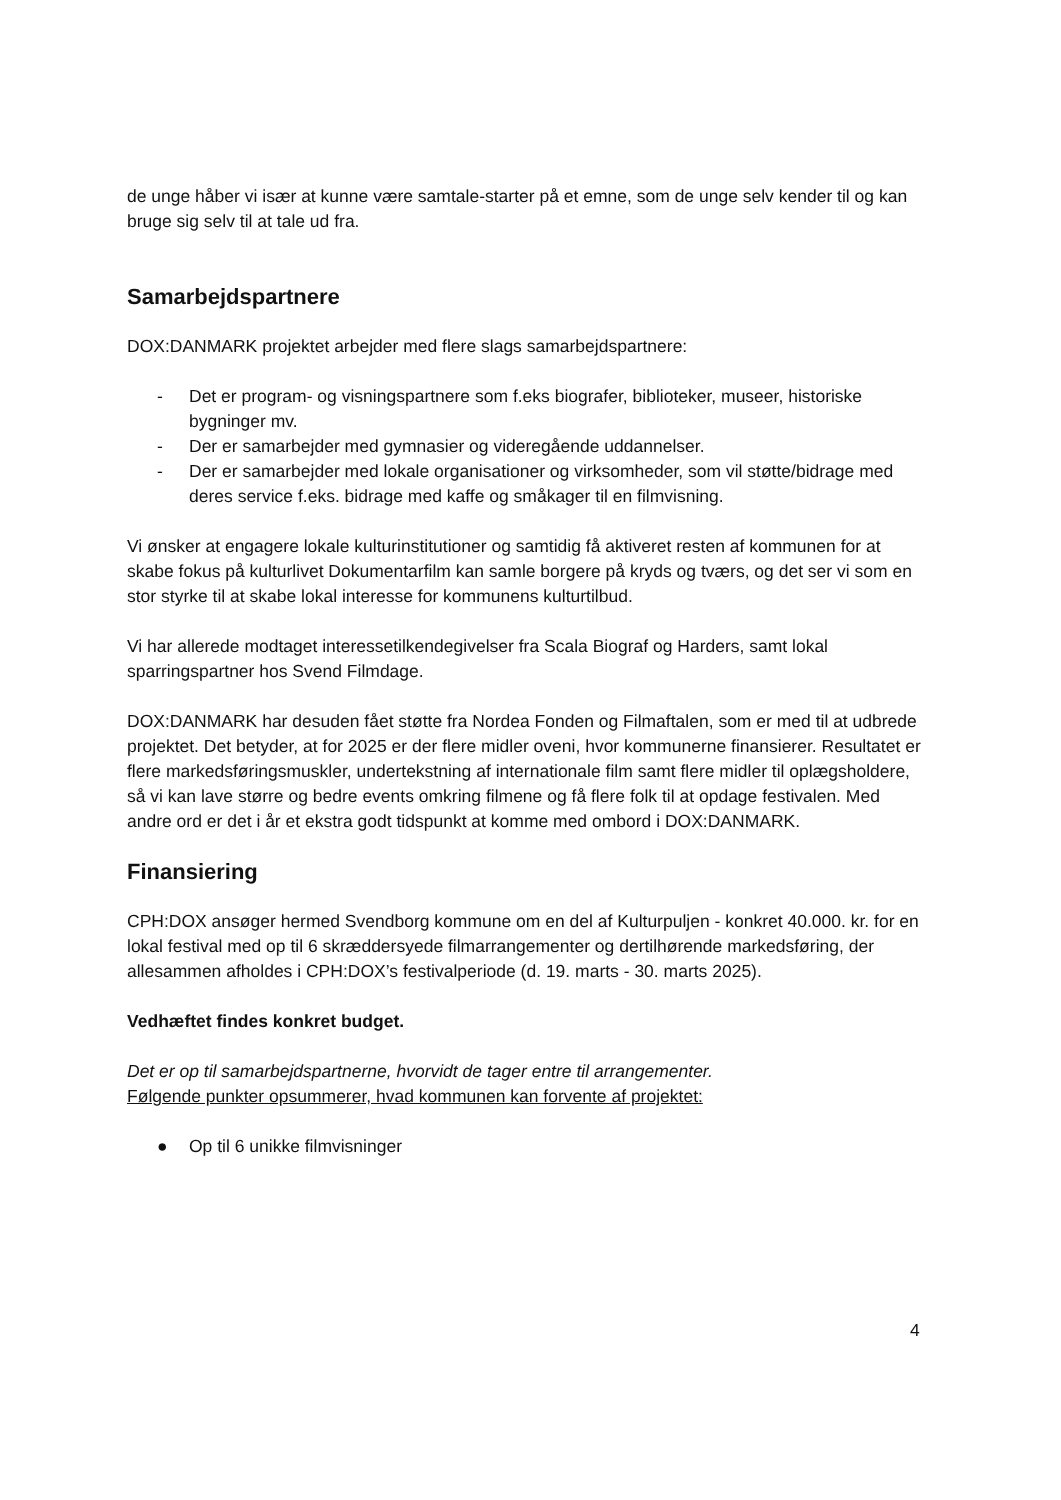de unge håber vi især at kunne være samtale-starter på et emne, som de unge selv kender til og kan bruge sig selv til at tale ud fra.
Samarbejdspartnere
DOX:DANMARK projektet arbejder med flere slags samarbejdspartnere:
- Det er program- og visningspartnere som f.eks biografer, biblioteker, museer, historiske bygninger mv.
- Der er samarbejder med gymnasier og videregående uddannelser.
- Der er samarbejder med lokale organisationer og virksomheder, som vil støtte/bidrage med deres service f.eks. bidrage med kaffe og småkager til en filmvisning.
Vi ønsker at engagere lokale kulturinstitutioner og samtidig få aktiveret resten af kommunen for at skabe fokus på kulturlivet Dokumentarfilm kan samle borgere på kryds og tværs, og det ser vi som en stor styrke til at skabe lokal interesse for kommunens kulturtilbud.
Vi har allerede modtaget interessetilkendegivelser fra Scala Biograf og Harders, samt lokal sparringspartner hos Svend Filmdage.
DOX:DANMARK har desuden fået støtte fra Nordea Fonden og Filmaftalen, som er med til at udbrede projektet. Det betyder, at for 2025 er der flere midler oveni, hvor kommunerne finansierer. Resultatet er flere markedsføringsmuskler, undertekstning af internationale film samt flere midler til oplægsholdere, så vi kan lave større og bedre events omkring filmene og få flere folk til at opdage festivalen. Med andre ord er det i år et ekstra godt tidspunkt at komme med ombord i DOX:DANMARK.
Finansiering
CPH:DOX ansøger hermed Svendborg kommune om en del af Kulturpuljen - konkret 40.000. kr. for en lokal festival med op til 6 skræddersyede filmarrangementer og dertilhørende markedsføring, der allesammen afholdes i CPH:DOX’s festivalperiode (d. 19. marts - 30. marts 2025).
Vedhæftet findes konkret budget.
Det er op til samarbejdspartnerne, hvorvidt de tager entre til arrangementer.
Følgende punkter opsummerer, hvad kommunen kan forvente af projektet:
● Op til 6 unikke filmvisninger
4